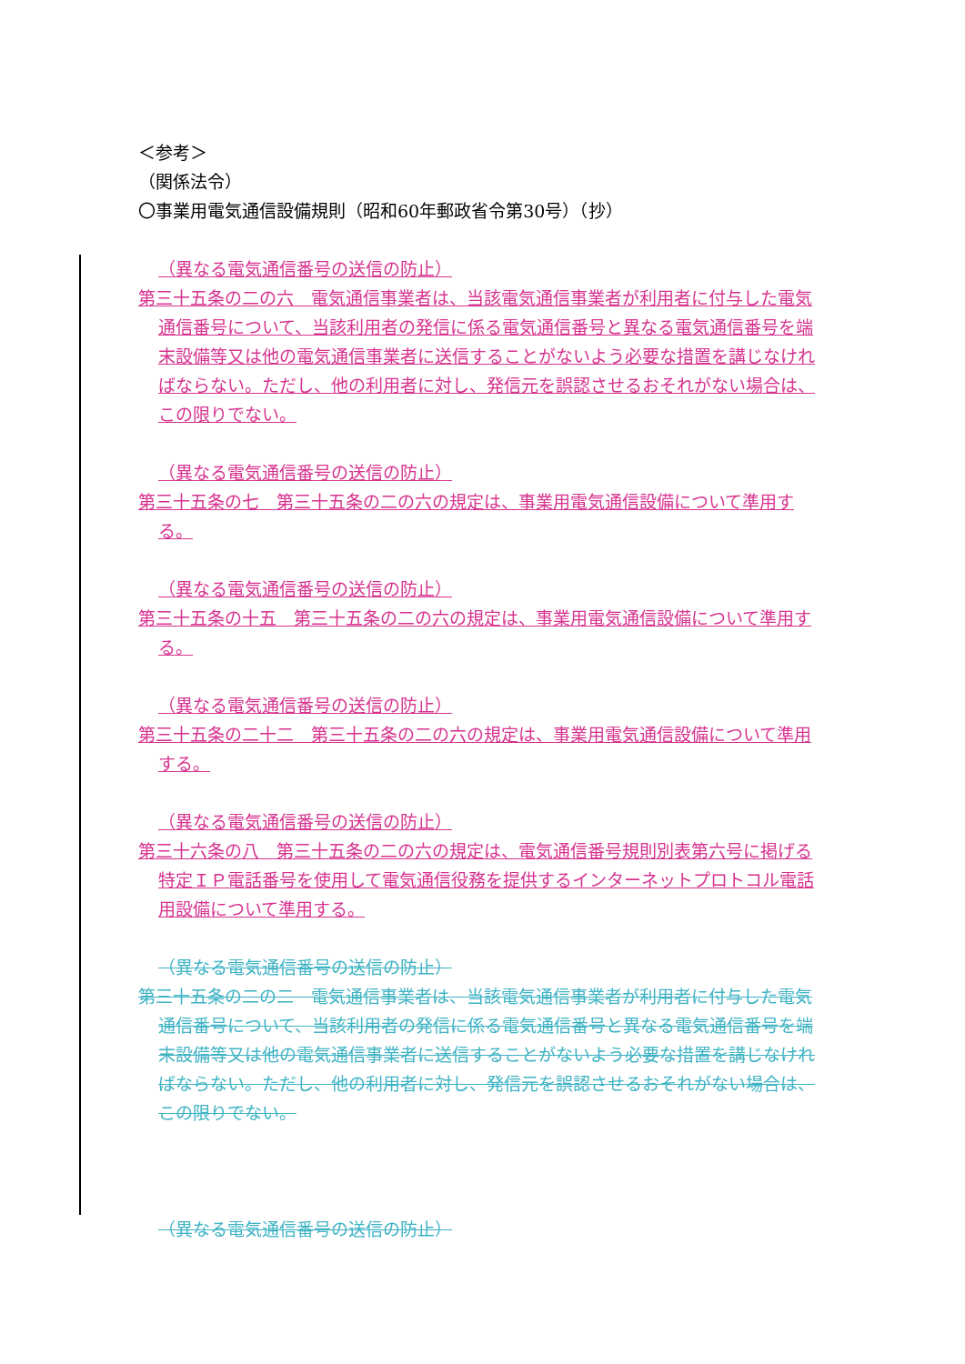＜参考＞
（関係法令）
〇事業用電気通信設備規則（昭和60年郵政省令第30号）（抄）
（異なる電気通信番号の送信の防止）
第三十五条の二の六　電気通信事業者は、当該電気通信事業者が利用者に付与した電気通信番号について、当該利用者の発信に係る電気通信番号と異なる電気通信番号を端末設備等又は他の電気通信事業者に送信することがないよう必要な措置を講じなければならない。ただし、他の利用者に対し、発信元を誤認させるおそれがない場合は、この限りでない。
（異なる電気通信番号の送信の防止）
第三十五条の七　第三十五条の二の六の規定は、事業用電気通信設備について準用する。
（異なる電気通信番号の送信の防止）
第三十五条の十五　第三十五条の二の六の規定は、事業用電気通信設備について準用する。
（異なる電気通信番号の送信の防止）
第三十五条の二十二　第三十五条の二の六の規定は、事業用電気通信設備について準用する。
（異なる電気通信番号の送信の防止）
第三十六条の八　第三十五条の二の六の規定は、電気通信番号規則別表第六号に掲げる特定ＩＰ電話番号を使用して電気通信役務を提供するインターネットプロトコル電話用設備について準用する。
（異なる電気通信番号の送信の防止）
第三十五条の二の二　電気通信事業者は、当該電気通信事業者が利用者に付与した電気通信番号について、当該利用者の発信に係る電気通信番号と異なる電気通信番号を端末設備等又は他の電気通信事業者に送信することがないよう必要な措置を講じなければならない。ただし、他の利用者に対し、発信元を誤認させるおそれがない場合は、この限りでない。
（異なる電気通信番号の送信の防止）